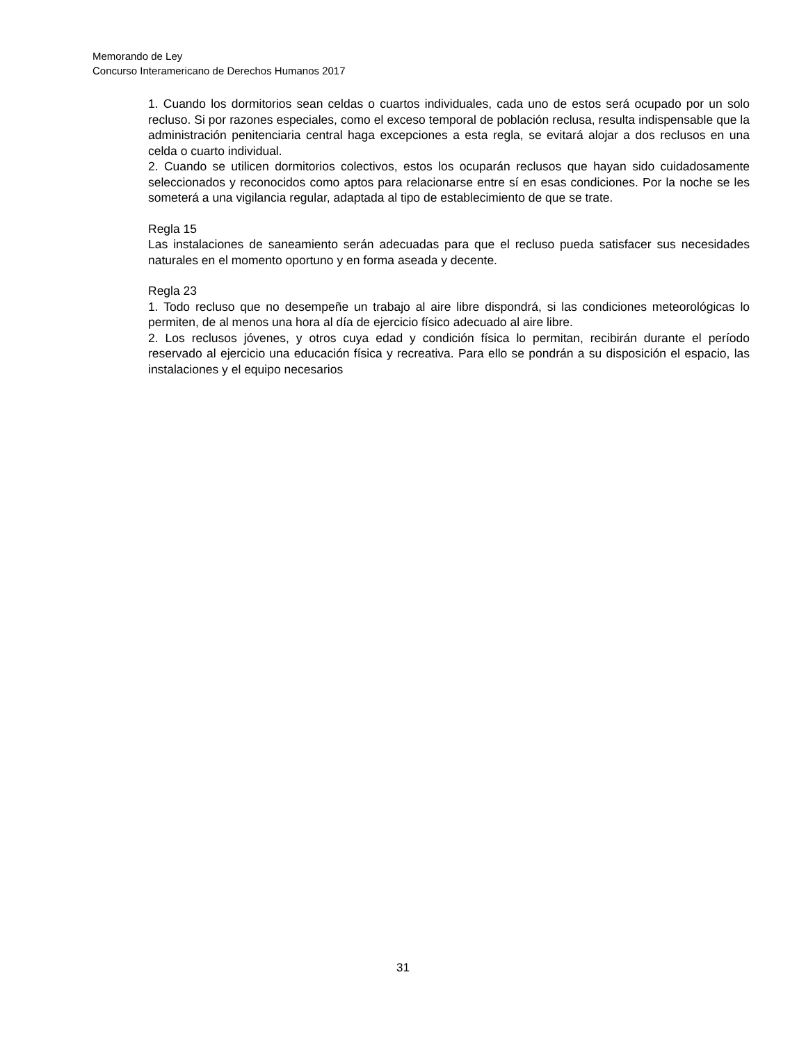Memorando de Ley
Concurso Interamericano de Derechos Humanos 2017
1. Cuando los dormitorios sean celdas o cuartos individuales, cada uno de estos será ocupado por un solo recluso. Si por razones especiales, como el exceso temporal de población reclusa, resulta indispensable que la administración penitenciaria central haga excepciones a esta regla, se evitará alojar a dos reclusos en una celda o cuarto individual.
2. Cuando se utilicen dormitorios colectivos, estos los ocuparán reclusos que hayan sido cuidadosamente seleccionados y reconocidos como aptos para relacionarse entre sí en esas condiciones. Por la noche se les someterá a una vigilancia regular, adaptada al tipo de establecimiento de que se trate.
Regla 15
Las instalaciones de saneamiento serán adecuadas para que el recluso pueda satisfacer sus necesidades naturales en el momento oportuno y en forma aseada y decente.
Regla 23
1. Todo recluso que no desempeñe un trabajo al aire libre dispondrá, si las condiciones meteorológicas lo permiten, de al menos una hora al día de ejercicio físico adecuado al aire libre.
2. Los reclusos jóvenes, y otros cuya edad y condición física lo permitan, recibirán durante el período reservado al ejercicio una educación física y recreativa. Para ello se pondrán a su disposición el espacio, las instalaciones y el equipo necesarios
31